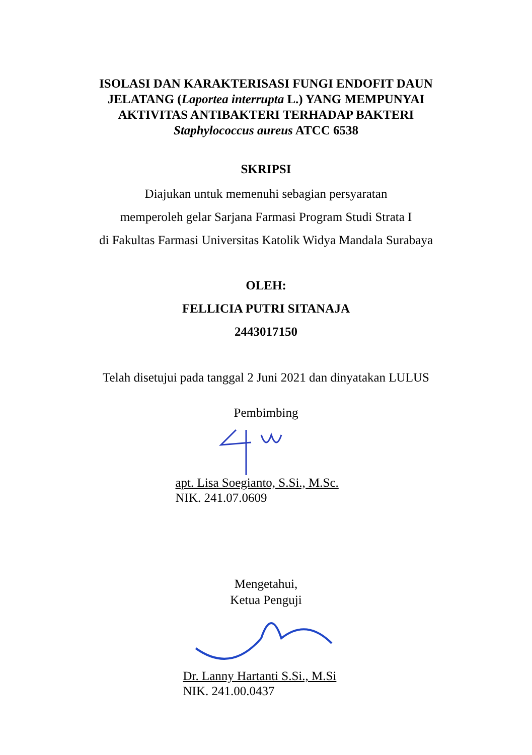ISOLASI DAN KARAKTERISASI FUNGI ENDOFIT DAUN JELATANG (Laportea interrupta L.) YANG MEMPUNYAI AKTIVITAS ANTIBAKTERI TERHADAP BAKTERI Staphylococcus aureus ATCC 6538
SKRIPSI
Diajukan untuk memenuhi sebagian persyaratan
memperoleh gelar Sarjana Farmasi Program Studi Strata I
di Fakultas Farmasi Universitas Katolik Widya Mandala Surabaya
OLEH:
FELLICIA PUTRI SITANAJA
2443017150
Telah disetujui pada tanggal 2 Juni 2021 dan dinyatakan LULUS
Pembimbing
apt. Lisa Soegianto, S.Si., M.Sc.
NIK. 241.07.0609
Mengetahui,
Ketua Penguji
Dr. Lanny Hartanti S.Si., M.Si
NIK. 241.00.0437